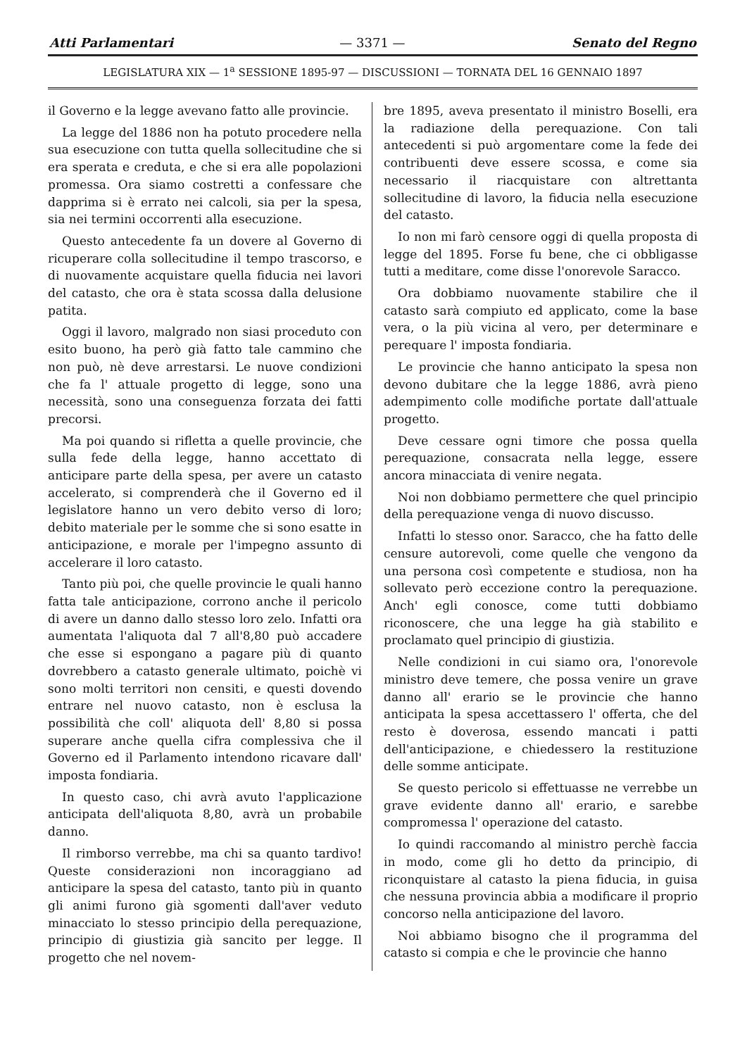Atti Parlamentari — 3371 — Senato del Regno
LEGISLATURA XIX — 1<sup>a</sup> SESSIONE 1895-97 — DISCUSSIONI — TORNATA DEL 16 GENNAIO 1897
il Governo e la legge avevano fatto alle provincie.
La legge del 1886 non ha potuto procedere nella sua esecuzione con tutta quella sollecitudine che si era sperata e creduta, e che si era alle popolazioni promessa. Ora siamo costretti a confessare che dapprima si è errato nei calcoli, sia per la spesa, sia nei termini occorrenti alla esecuzione.
Questo antecedente fa un dovere al Governo di ricuperare colla sollecitudine il tempo trascorso, e di nuovamente acquistare quella fiducia nei lavori del catasto, che ora è stata scossa dalla delusione patita.
Oggi il lavoro, malgrado non siasi proceduto con esito buono, ha però già fatto tale cammino che non può, nè deve arrestarsi. Le nuove condizioni che fa l' attuale progetto di legge, sono una necessità, sono una conseguenza forzata dei fatti precorsi.
Ma poi quando si rifletta a quelle provincie, che sulla fede della legge, hanno accettato di anticipare parte della spesa, per avere un catasto accelerato, si comprenderà che il Governo ed il legislatore hanno un vero debito verso di loro; debito materiale per le somme che si sono esatte in anticipazione, e morale per l'impegno assunto di accelerare il loro catasto.
Tanto più poi, che quelle provincie le quali hanno fatta tale anticipazione, corrono anche il pericolo di avere un danno dallo stesso loro zelo. Infatti ora aumentata l'aliquota dal 7 all'8,80 può accadere che esse si espongano a pagare più di quanto dovrebbero a catasto generale ultimato, poichè vi sono molti territori non censiti, e questi dovendo entrare nel nuovo catasto, non è esclusa la possibilità che coll' aliquota dell' 8,80 si possa superare anche quella cifra complessiva che il Governo ed il Parlamento intendono ricavare dall' imposta fondiaria.
In questo caso, chi avrà avuto l'applicazione anticipata dell'aliquota 8,80, avrà un probabile danno.
Il rimborso verrebbe, ma chi sa quanto tardivo! Queste considerazioni non incoraggiano ad anticipare la spesa del catasto, tanto più in quanto gli animi furono già sgomenti dall'aver veduto minacciato lo stesso principio della perequazione, principio di giustizia già sancito per legge. Il progetto che nel novem-
bre 1895, aveva presentato il ministro Boselli, era la radiazione della perequazione. Con tali antecedenti si può argomentare come la fede dei contribuenti deve essere scossa, e come sia necessario il riacquistare con altrettanta sollecitudine di lavoro, la fiducia nella esecuzione del catasto.
Io non mi farò censore oggi di quella proposta di legge del 1895. Forse fu bene, che ci obbligasse tutti a meditare, come disse l'onorevole Saracco.
Ora dobbiamo nuovamente stabilire che il catasto sarà compiuto ed applicato, come la base vera, o la più vicina al vero, per determinare e perequare l' imposta fondiaria.
Le provincie che hanno anticipato la spesa non devono dubitare che la legge 1886, avrà pieno adempimento colle modifiche portate dall'attuale progetto.
Deve cessare ogni timore che possa quella perequazione, consacrata nella legge, essere ancora minacciata di venire negata.
Noi non dobbiamo permettere che quel principio della perequazione venga di nuovo discusso.
Infatti lo stesso onor. Saracco, che ha fatto delle censure autorevoli, come quelle che vengono da una persona così competente e studiosa, non ha sollevato però eccezione contro la perequazione. Anch' egli conosce, come tutti dobbiamo riconoscere, che una legge ha già stabilito e proclamato quel principio di giustizia.
Nelle condizioni in cui siamo ora, l'onorevole ministro deve temere, che possa venire un grave danno all' erario se le provincie che hanno anticipata la spesa accettassero l' offerta, che del resto è doverosa, essendo mancati i patti dell'anticipazione, e chiedessero la restituzione delle somme anticipate.
Se questo pericolo si effettuasse ne verrebbe un grave evidente danno all' erario, e sarebbe compromessa l' operazione del catasto.
Io quindi raccomando al ministro perchè faccia in modo, come gli ho detto da principio, di riconquistare al catasto la piena fiducia, in guisa che nessuna provincia abbia a modificare il proprio concorso nella anticipazione del lavoro.
Noi abbiamo bisogno che il programma del catasto si compia e che le provincie che hanno